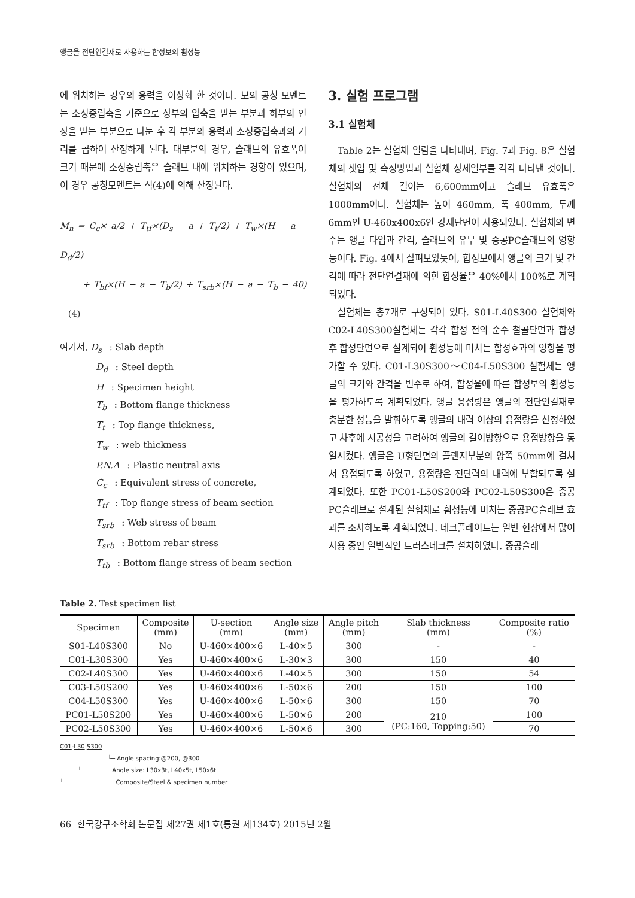앵글을 전단연결재로 사용하는 합성보의 휨성능
에 위치하는 경우의 응력을 이상화 한 것이다. 보의 공칭 모멘트는 소성중립축을 기준으로 상부의 압축을 받는 부분과 하부의 인장을 받는 부분으로 나눈 후 각 부분의 응력과 소성중립축과의 거리를 곱하여 산정하게 된다. 대부분의 경우, 슬래브의 유효폭이 크기 때문에 소성중립축은 슬래브 내에 위치하는 경향이 있으며, 이 경우 공칭모멘트는 식(4)에 의해 산정된다.
M<sub>n</sub> = C<sub>c</sub>× a/2 + T<sub>tf</sub>×(D<sub>s</sub> − a + T<sub>t</sub>/2) + T<sub>w</sub>×(H − a − D<sub>d</sub>/2)
+ T<sub>bf</sub>×(H − a − T<sub>b</sub>/2) + T<sub>srb</sub>×(H − a − T<sub>b</sub> − 40) (4)
여기서, D<sub>s</sub> : Slab depth
D<sub>d</sub> : Steel depth
H : Specimen height
T<sub>b</sub> : Bottom flange thickness
T<sub>t</sub> : Top flange thickness,
T<sub>w</sub> : web thickness
P.N.A : Plastic neutral axis
C<sub>c</sub> : Equivalent stress of concrete,
T<sub>tf</sub> : Top flange stress of beam section
T<sub>srb</sub> : Web stress of beam
T<sub>srb</sub> : Bottom rebar stress
T<sub>tb</sub> : Bottom flange stress of beam section
3. 실험 프로그램
3.1 실험체
Table 2는 실험체 일람을 나타내며, Fig. 7과 Fig. 8은 실험체의 셋업 및 측정방법과 실험체 상세일부를 각각 나타낸 것이다. 실험체의 전체 길이는 6,600mm이고 슬래브 유효폭은 1000mm이다. 실험체는 높이 460mm, 폭 400mm, 두께 6mm인 U-460x400x6인 강재단면이 사용되었다. 실험체의 변수는 앵글 타입과 간격, 슬래브의 유무 및 중공PC슬래브의 영향 등이다. Fig. 4에서 살펴보았듯이, 합성보에서 앵글의 크기 및 간격에 따라 전단연결재에 의한 합성율은 40%에서 100%로 계획되었다.
실험체는 총7개로 구성되어 있다. S01-L40S300 실험체와 C02-L40S300실험체는 각각 합성 전의 순수 철골단면과 합성 후 합성단면으로 설계되어 휨성능에 미치는 합성효과의 영향을 평가할 수 있다. C01-L30S300～C04-L50S300 실험체는 앵글의 크기와 간격을 변수로 하여, 합성율에 따른 합성보의 휨성능을 평가하도록 계획되었다. 앵글 용접량은 앵글의 전단연결재로 충분한 성능을 발휘하도록 앵글의 내력 이상의 용접량을 산정하였고 차후에 시공성을 고려하여 앵글의 길이방향으로 용접방향을 통일시켰다. 앵글은 U형단면의 플랜지부분의 양쪽 50mm에 걸쳐서 용접되도록 하였고, 용접량은 전단력의 내력에 부합되도록 설계되었다. 또한 PC01-L50S200와 PC02-L50S300은 중공PC슬래브로 설계된 실험체로 휨성능에 미치는 중공PC슬래브 효과를 조사하도록 계획되었다. 데크플레이트는 일반 현장에서 많이 사용 중인 일반적인 트러스데크를 설치하였다. 중공슬래
Table 2. Test specimen list
| Specimen | Composite (mm) | U-section (mm) | Angle size (mm) | Angle pitch (mm) | Slab thickness (mm) | Composite ratio (%) |
| --- | --- | --- | --- | --- | --- | --- |
| S01-L40S300 | No | U-460×400×6 | L-40×5 | 300 | - | - |
| C01-L30S300 | Yes | U-460×400×6 | L-30×3 | 300 | 150 | 40 |
| C02-L40S300 | Yes | U-460×400×6 | L-40×5 | 300 | 150 | 54 |
| C03-L50S200 | Yes | U-460×400×6 | L-50×6 | 200 | 150 | 100 |
| C04-L50S300 | Yes | U-460×400×6 | L-50×6 | 300 | 150 | 70 |
| PC01-L50S200 | Yes | U-460×400×6 | L-50×6 | 200 | 210 (PC:160, Topping:50) | 100 |
| PC02-L50S300 | Yes | U-460×400×6 | L-50×6 | 300 | | 70 |
C01-L30 S300
└─ Angle spacing:@200, @300
└──────── Angle size: L30x3t, L40x5t, L50x6t
└────────────── Composite/Steel & specimen number
66 한국강구조학회 논문집 제27권 제1호(통권 제134호) 2015년 2월